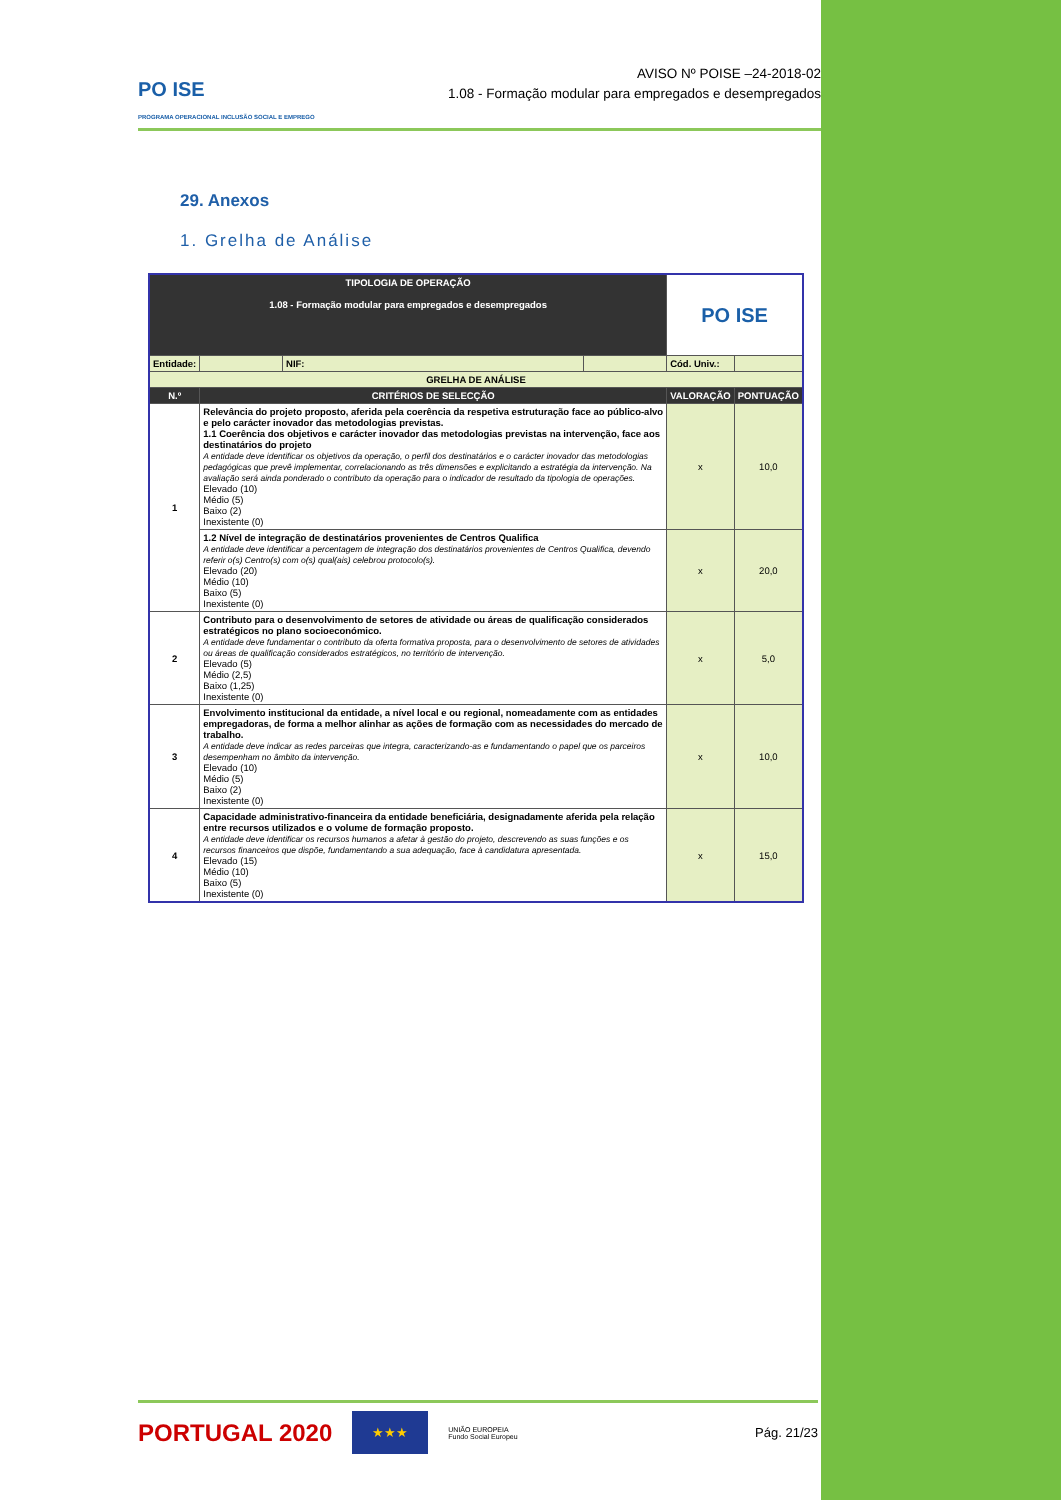PO ISE
PROGRAMA OPERACIONAL INCLUSÃO SOCIAL E EMPREGO
AVISO Nº POISE –24-2018-02
1.08 - Formação modular para empregados e desempregados
29. Anexos
1. Grelha de Análise
| TIPOLOGIA DE OPERAÇÃO 1.08 - Formação modular para empregados e desempregados | | | | PO ISE | |
| Entidade: | | NIF: | | Cód. Univ.: | |
| GRELHA DE ANÁLISE | | | | | |
| N.º | CRITÉRIOS DE SELECÇÃO | | | VALORAÇÃO | PONTUAÇÃO |
| 1 | Relevância do projeto proposto, aferida pela coerência da respetiva estruturação face ao público-alvo e pelo carácter inovador das metodologias previstas. 1.1 Coerência dos objetivos e carácter inovador das metodologias previstas na intervenção, face aos destinatários do projeto A entidade deve identificar os objetivos da operação, o perfil dos destinatários e o carácter inovador das metodologias pedagógicas que prevê implementar, correlacionando as três dimensões e explicitando a estratégia da intervenção. Na avaliação será ainda ponderado o contributo da operação para o indicador de resultado da tipologia de operações. Elevado (10) Médio (5) Baixo (2) Inexistente (0) | | | x | 10,0 |
| | 1.2 Nível de integração de destinatários provenientes de Centros Qualifica A entidade deve identificar a percentagem de integração dos destinatários provenientes de Centros Qualifica, devendo referir o(s) Centro(s) com o(s) qual(ais) celebrou protocolo(s). Elevado (20) Médio (10) Baixo (5) Inexistente (0) | | | x | 20,0 |
| 2 | Contributo para o desenvolvimento de setores de atividade ou áreas de qualificação considerados estratégicos no plano socioeconómico. A entidade deve fundamentar o contributo da oferta formativa proposta, para o desenvolvimento de setores de atividades ou áreas de qualificação considerados estratégicos, no território de intervenção. Elevado (5) Médio (2,5) Baixo (1,25) Inexistente (0) | | | x | 5,0 |
| 3 | Envolvimento institucional da entidade, a nível local e ou regional, nomeadamente com as entidades empregadoras, de forma a melhor alinhar as ações de formação com as necessidades do mercado de trabalho. A entidade deve indicar as redes parceiras que integra, caracterizando-as e fundamentando o papel que os parceiros desempenham no âmbito da intervenção. Elevado (10) Médio (5) Baixo (2) Inexistente (0) | | | x | 10,0 |
| 4 | Capacidade administrativo-financeira da entidade beneficiária, designadamente aferida pela relação entre recursos utilizados e o volume de formação proposto. A entidade deve identificar os recursos humanos a afetar à gestão do projeto, descrevendo as suas funções e os recursos financeiros que dispõe, fundamentando a sua adequação, face à candidatura apresentada. Elevado (15) Médio (10) Baixo (5) Inexistente (0) | | | x | 15,0 |
PORTUGAL 2020 ★★★ UNIÃO EUROPEIA
Fundo Social Europeu Pág. 21/23